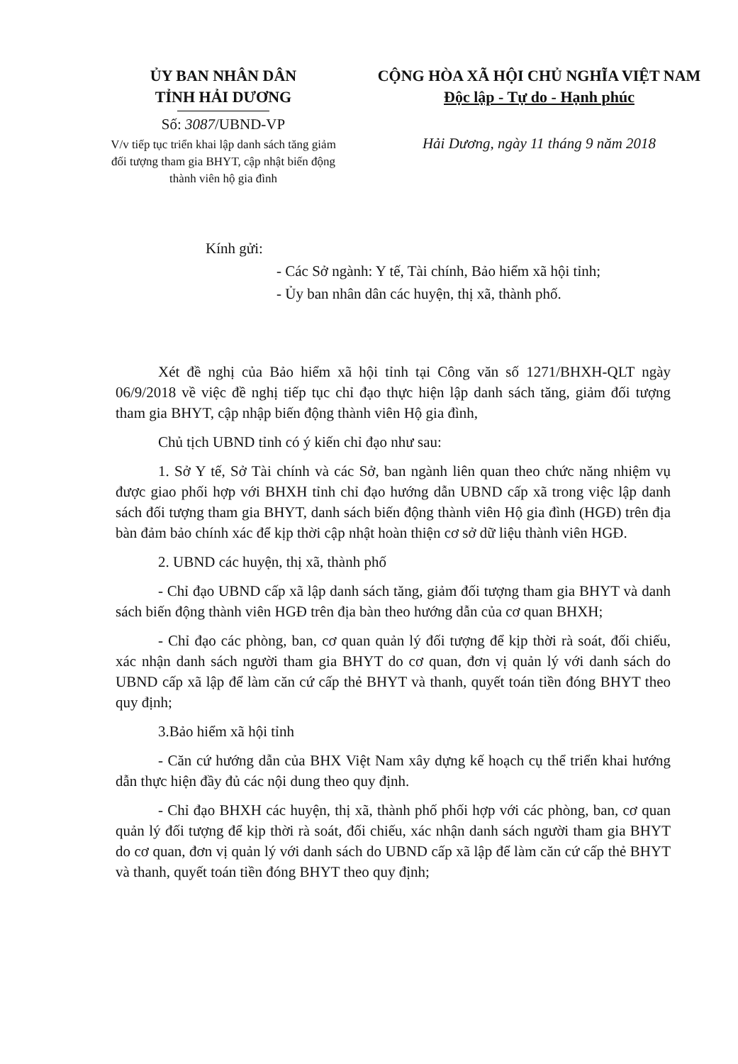ỦY BAN NHÂN DÂN
TỈNH HẢI DƯƠNG
Số: 3087/UBND-VP
V/v tiếp tục triển khai lập danh sách tăng giảm đối tượng tham gia BHYT, cập nhật biến động thành viên hộ gia đình
CỘNG HÒA XÃ HỘI CHỦ NGHĨA VIỆT NAM
Độc lập - Tự do - Hạnh phúc
Hải Dương, ngày 11 tháng 9 năm 2018
Kính gửi:
- Các Sở ngành: Y tế, Tài chính, Bảo hiểm xã hội tỉnh;
- Ủy ban nhân dân các huyện, thị xã, thành phố.
Xét đề nghị của Bảo hiểm xã hội tỉnh tại Công văn số 1271/BHXH-QLT ngày 06/9/2018 về việc đề nghị tiếp tục chỉ đạo thực hiện lập danh sách tăng, giảm đối tượng tham gia BHYT, cập nhập biến động thành viên Hộ gia đình,
Chủ tịch UBND tỉnh có ý kiến chỉ đạo như sau:
1. Sở Y tế, Sở Tài chính và các Sở, ban ngành liên quan theo chức năng nhiệm vụ được giao phối hợp với BHXH tỉnh chỉ đạo hướng dẫn UBND cấp xã trong việc lập danh sách đối tượng tham gia BHYT, danh sách biến động thành viên Hộ gia đình (HGĐ) trên địa bàn đảm bảo chính xác để kịp thời cập nhật hoàn thiện cơ sở dữ liệu thành viên HGĐ.
2. UBND các huyện, thị xã, thành phố
- Chỉ đạo UBND cấp xã lập danh sách tăng, giảm đối tượng tham gia BHYT và danh sách biến động thành viên HGĐ trên địa bàn theo hướng dẫn của cơ quan BHXH;
- Chỉ đạo các phòng, ban, cơ quan quản lý đối tượng để kịp thời rà soát, đối chiếu, xác nhận danh sách người tham gia BHYT do cơ quan, đơn vị quản lý với danh sách do UBND cấp xã lập để làm căn cứ cấp thẻ BHYT và thanh, quyết toán tiền đóng BHYT theo quy định;
3.Bảo hiểm xã hội tỉnh
- Căn cứ hướng dẫn của BHX Việt Nam xây dựng kế hoạch cụ thể triển khai hướng dẫn thực hiện đầy đủ các nội dung theo quy định.
- Chỉ đạo BHXH các huyện, thị xã, thành phố phối hợp với các phòng, ban, cơ quan quản lý đối tượng để kịp thời rà soát, đối chiếu, xác nhận danh sách người tham gia BHYT do cơ quan, đơn vị quản lý với danh sách do UBND cấp xã lập để làm căn cứ cấp thẻ BHYT và thanh, quyết toán tiền đóng BHYT theo quy định;